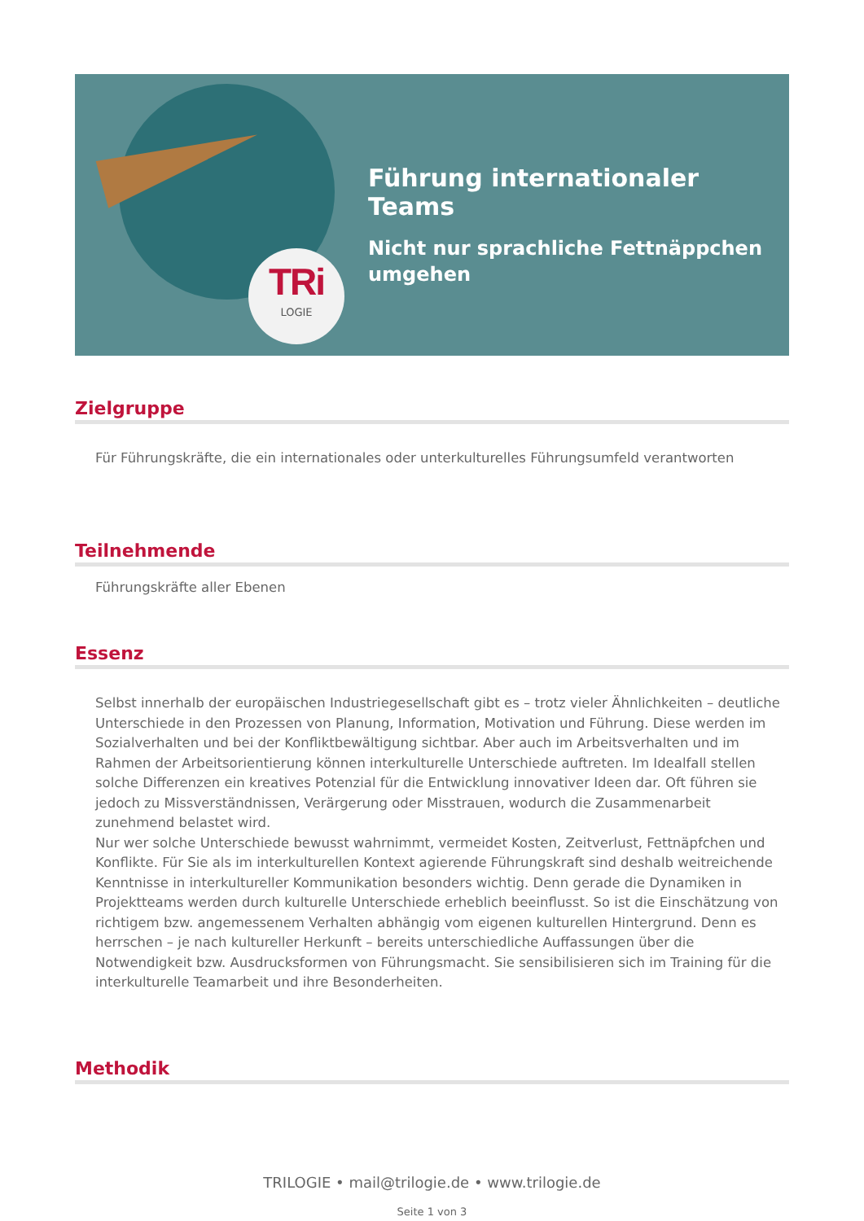TRi
LOGIE
Führung internationaler Teams
Nicht nur sprachliche Fettnäppchen umgehen
Zielgruppe
Für Führungskräfte, die ein internationales oder unterkulturelles Führungsumfeld verantworten
Teilnehmende
Führungskräfte aller Ebenen
Essenz
Selbst innerhalb der europäischen Industriegesellschaft gibt es – trotz vieler Ähnlichkeiten – deutliche Unterschiede in den Prozessen von Planung, Information, Motivation und Führung. Diese werden im Sozialverhalten und bei der Konfliktbewältigung sichtbar. Aber auch im Arbeitsverhalten und im Rahmen der Arbeitsorientierung können interkulturelle Unterschiede auftreten. Im Idealfall stellen solche Differenzen ein kreatives Potenzial für die Entwicklung innovativer Ideen dar. Oft führen sie jedoch zu Missverständnissen, Verärgerung oder Misstrauen, wodurch die Zusammenarbeit zunehmend belastet wird.
Nur wer solche Unterschiede bewusst wahrnimmt, vermeidet Kosten, Zeitverlust, Fettnäpfchen und Konflikte. Für Sie als im interkulturellen Kontext agierende Führungskraft sind deshalb weitreichende Kenntnisse in interkultureller Kommunikation besonders wichtig. Denn gerade die Dynamiken in Projektteams werden durch kulturelle Unterschiede erheblich beeinflusst. So ist die Einschätzung von richtigem bzw. angemessenem Verhalten abhängig vom eigenen kulturellen Hintergrund. Denn es herrschen – je nach kultureller Herkunft – bereits unterschiedliche Auffassungen über die Notwendigkeit bzw. Ausdrucksformen von Führungsmacht. Sie sensibilisieren sich im Training für die interkulturelle Teamarbeit und ihre Besonderheiten.
Methodik
TRILOGIE • mail@trilogie.de • www.trilogie.de
Seite 1 von 3